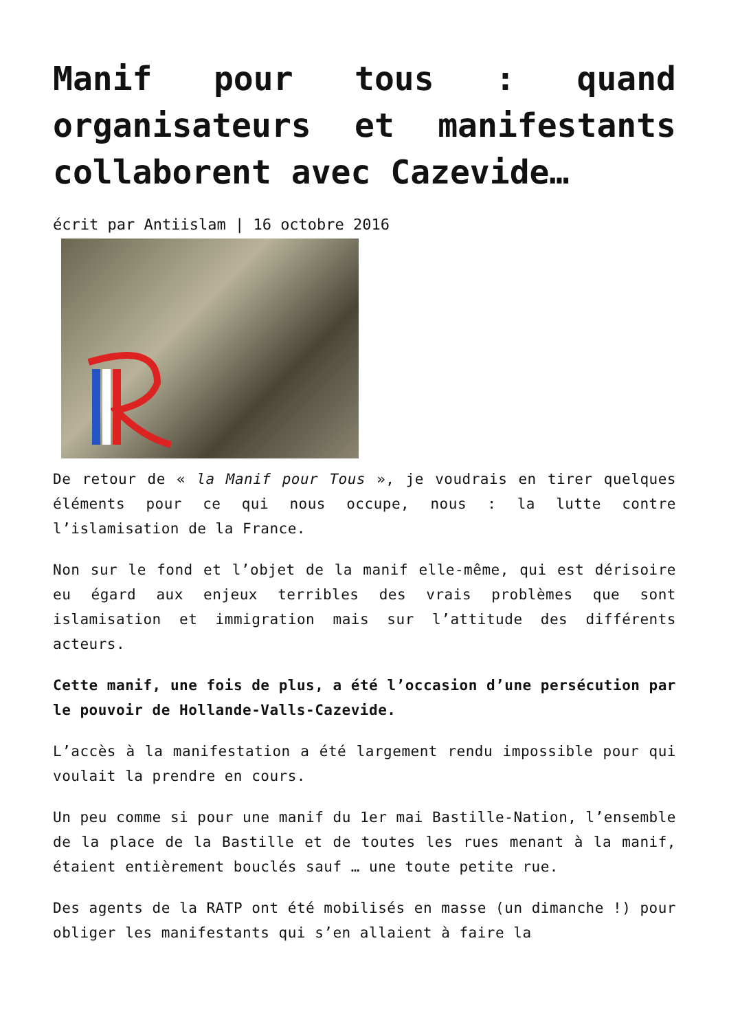Manif pour tous : quand organisateurs et manifestants collaborent avec Cazevide…
écrit par Antiislam | 16 octobre 2016
De retour de « la Manif pour Tous », je voudrais en tirer quelques éléments pour ce qui nous occupe, nous : la lutte contre l’islamisation de la France.
Non sur le fond et l’objet de la manif elle-même, qui est dérisoire eu égard aux enjeux terribles des vrais problèmes que sont islamisation et immigration mais sur l’attitude des différents acteurs.
Cette manif, une fois de plus, a été l’occasion d’une persécution par le pouvoir de Hollande-Valls-Cazevide.
L’accès à la manifestation a été largement rendu impossible pour qui voulait la prendre en cours.
Un peu comme si pour une manif du 1er mai Bastille-Nation, l’ensemble de la place de la Bastille et de toutes les rues menant à la manif, étaient entièrement bouclés sauf … une toute petite rue.
Des agents de la RATP ont été mobilisés en masse (un dimanche !) pour obliger les manifestants qui s’en allaient à faire la